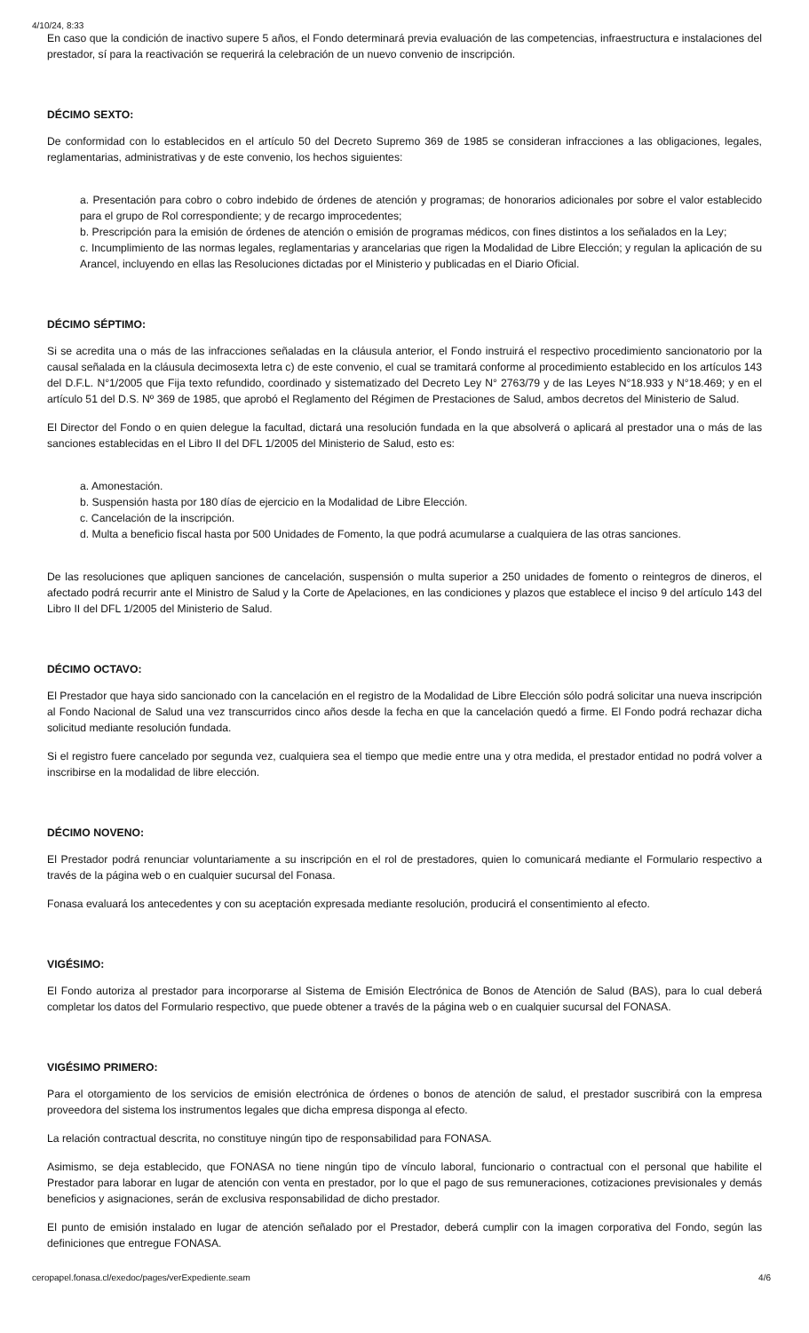4/10/24, 8:33
En caso que la condición de inactivo supere 5 años, el Fondo determinará previa evaluación de las competencias, infraestructura e instalaciones del prestador, sí para la reactivación se requerirá la celebración de un nuevo convenio de inscripción.
DÉCIMO SEXTO:
De conformidad con lo establecidos en el artículo 50 del Decreto Supremo 369 de 1985 se consideran infracciones a las obligaciones, legales, reglamentarias, administrativas y de este convenio, los hechos siguientes:
a. Presentación para cobro o cobro indebido de órdenes de atención y programas; de honorarios adicionales por sobre el valor establecido para el grupo de Rol correspondiente; y de recargo improcedentes;
b. Prescripción para la emisión de órdenes de atención o emisión de programas médicos, con fines distintos a los señalados en la Ley;
c. Incumplimiento de las normas legales, reglamentarias y arancelarias que rigen la Modalidad de Libre Elección; y regulan la aplicación de su Arancel, incluyendo en ellas las Resoluciones dictadas por el Ministerio y publicadas en el Diario Oficial.
DÉCIMO SÉPTIMO:
Si se acredita una o más de las infracciones señaladas en la cláusula anterior, el Fondo instruirá el respectivo procedimiento sancionatorio por la causal señalada en la cláusula decimosexta letra c) de este convenio, el cual se tramitará conforme al procedimiento establecido en los artículos 143 del D.F.L. N°1/2005 que Fija texto refundido, coordinado y sistematizado del Decreto Ley N° 2763/79 y de las Leyes N°18.933 y N°18.469; y en el artículo 51 del D.S. Nº 369 de 1985, que aprobó el Reglamento del Régimen de Prestaciones de Salud, ambos decretos del Ministerio de Salud.
El Director del Fondo o en quien delegue la facultad, dictará una resolución fundada en la que absolverá o aplicará al prestador una o más de las sanciones establecidas en el Libro II del DFL 1/2005 del Ministerio de Salud, esto es:
a. Amonestación.
b. Suspensión hasta por 180 días de ejercicio en la Modalidad de Libre Elección.
c. Cancelación de la inscripción.
d. Multa a beneficio fiscal hasta por 500 Unidades de Fomento, la que podrá acumularse a cualquiera de las otras sanciones.
De las resoluciones que apliquen sanciones de cancelación, suspensión o multa superior a 250 unidades de fomento o reintegros de dineros, el afectado podrá recurrir ante el Ministro de Salud y la Corte de Apelaciones, en las condiciones y plazos que establece el inciso 9 del artículo 143 del Libro II del DFL 1/2005 del Ministerio de Salud.
DÉCIMO OCTAVO:
El Prestador que haya sido sancionado con la cancelación en el registro de la Modalidad de Libre Elección sólo podrá solicitar una nueva inscripción al Fondo Nacional de Salud una vez transcurridos cinco años desde la fecha en que la cancelación quedó a firme. El Fondo podrá rechazar dicha solicitud mediante resolución fundada.
Si el registro fuere cancelado por segunda vez, cualquiera sea el tiempo que medie entre una y otra medida, el prestador entidad no podrá volver a inscribirse en la modalidad de libre elección.
DÉCIMO NOVENO:
El Prestador podrá renunciar voluntariamente a su inscripción en el rol de prestadores, quien lo comunicará mediante el Formulario respectivo a través de la página web o en cualquier sucursal del Fonasa.
Fonasa evaluará los antecedentes y con su aceptación expresada mediante resolución, producirá el consentimiento al efecto.
VIGÉSIMO:
El Fondo autoriza al prestador para incorporarse al Sistema de Emisión Electrónica de Bonos de Atención de Salud (BAS), para lo cual deberá completar los datos del Formulario respectivo, que puede obtener a través de la página web o en cualquier sucursal del FONASA.
VIGÉSIMO PRIMERO:
Para el otorgamiento de los servicios de emisión electrónica de órdenes o bonos de atención de salud, el prestador suscribirá con la empresa proveedora del sistema los instrumentos legales que dicha empresa disponga al efecto.
La relación contractual descrita, no constituye ningún tipo de responsabilidad para FONASA.
Asimismo, se deja establecido, que FONASA no tiene ningún tipo de vínculo laboral, funcionario o contractual con el personal que habilite el Prestador para laborar en lugar de atención con venta en prestador, por lo que el pago de sus remuneraciones, cotizaciones previsionales y demás beneficios y asignaciones, serán de exclusiva responsabilidad de dicho prestador.
El punto de emisión instalado en lugar de atención señalado por el Prestador, deberá cumplir con la imagen corporativa del Fondo, según las definiciones que entregue FONASA.
ceropapel.fonasa.cl/exedoc/pages/verExpediente.seam 4/6